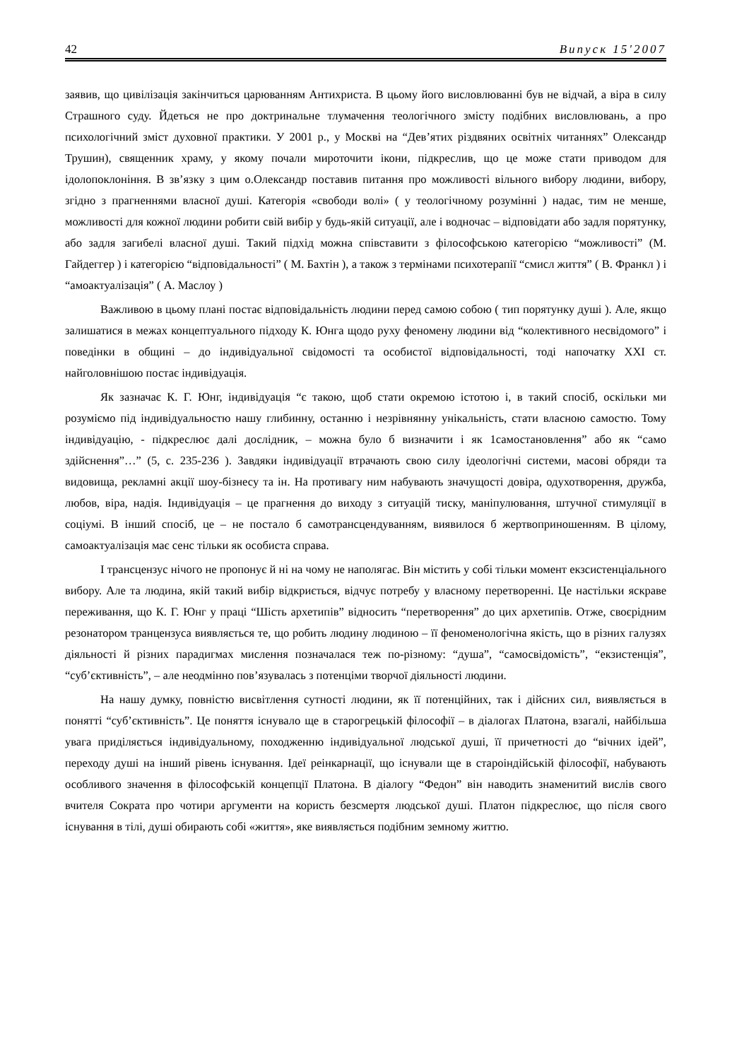42 Випуск 15'2007
заявив, що цивілізація закінчиться царюванням Антихриста. В цьому його висловлюванні був не відчай, а віра в силу Страшного суду. Йдеться не про доктринальне тлумачення теологічного змісту подібних висловлювань, а про психологічний зміст духовної практики. У 2001 р., у Москві на “Дев’ятих різдвяних освітніх читаннях” Олександр Трушин), священник храму, у якому почали мироточити ікони, підкреслив, що це може стати приводом для ідолопоклоніння. В зв’язку з цим о.Олександр поставив питання про можливості вільного вибору людини, вибору, згідно з прагненнями власної душі. Категорія «свободи волі» ( у теологічному розумінні ) надає, тим не менше, можливості для кожної людини робити свій вибір у будь-якій ситуації, але і водночас – відповідати або задля порятунку, або задля загибелі власної душі. Такий підхід можна співставити з філософською категорією “можливості” (М. Гайдеггер ) і категорією “відповідальності” ( М. Бахтін ), а також з термінами психотерапії “смисл життя” ( В. Франкл ) і “амоактуалізація” ( А. Маслоу )
Важливою в цьому плані постає відповідальність людини перед самою собою ( тип порятунку душі ). Але, якщо залишатися в межах концептуального підходу К. Юнга щодо руху феномену людини від “колективного несвідомого” і поведінки в общині – до індивідуальної свідомості та особистої відповідальності, тоді напочатку XXI ст. найголовнішою постає індивідуація.
Як зазначає К. Г. Юнг, індивідуація “є такою, щоб стати окремою істотою і, в такий спосіб, оскільки ми розуміємо під індивідуальностю нашу глибинну, останню і незрівнянну унікальність, стати власною самостю. Тому індивідуацію, - підкреслює далі дослідник, – можна було б визначити і як 1самостановлення” або як “само здійснення”…” (5, с. 235-236 ). Завдяки індивідуації втрачають свою силу ідеологічні системи, масові обряди та видовища, рекламні акції шоу-бізнесу та ін. На противагу ним набувають значущості довіра, одухотворення, дружба, любов, віра, надія. Індивідуація – це прагнення до виходу з ситуацій тиску, маніпулювання, штучної стимуляції в соціумі. В інший спосіб, це – не постало б самотрансцендуванням, виявилося б жертвоприношенням. В цілому, самоактуалізація має сенс тільки як особиста справа.
І трансцензус нічого не пропонує й ні на чому не наполягає. Він містить у собі тільки момент екзсистенціального вибору. Але та людина, якій такий вибір відкриється, відчує потребу у власному перетворенні. Це настільки яскраве переживання, що К. Г. Юнг у праці “Шість архетипів” відносить “перетворення” до цих архетипів. Отже, своєрідним резонатором транцензуса виявляється те, що робить людину людиною – її феноменологічна якість, що в різних галузях діяльності й різних парадигмах мислення позначалася теж по-різному: “душа”, “самосвідомість”, “екзистенція”, “суб’єктивність”, – але неодмінно пов’язувалась з потенціми творчої діяльності людини.
На нашу думку, повністю висвітлення сутності людини, як її потенційних, так і дійсних сил, виявляється в понятті “суб’єктивність”. Це поняття існувало ще в старогрецькій філософії – в діалогах Платона, взагалі, найбільша увага приділяється індивідуальному, походженню індивідуальної людської душі, її причетності до “вічних ідей”, переходу душі на інший рівень існування. Ідеї реінкарнації, що існували ще в староіндійській філософії, набувають особливого значення в філософській концепції Платона. В діалогу “Федон” він наводить знаменитий вислів свого вчителя Сократа про чотири аргументи на користь безсмертя людської душі. Платон підкреслює, що після свого існування в тілі, душі обирають собі «життя», яке виявляється подібним земному життю.